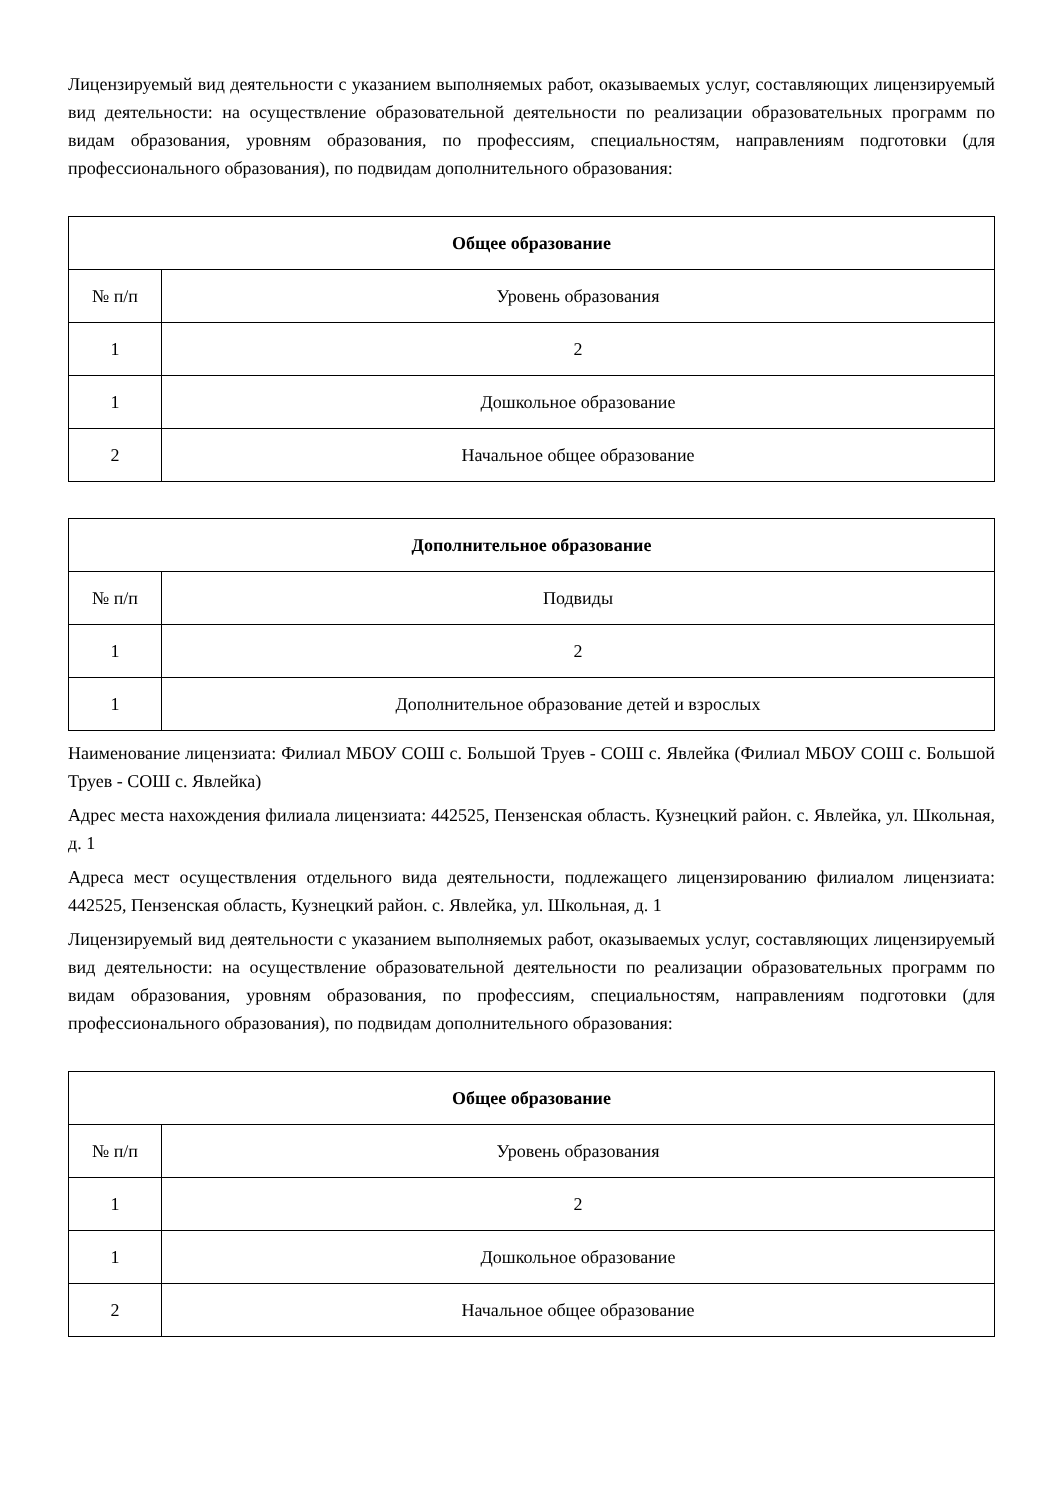Лицензируемый вид деятельности с указанием выполняемых работ, оказываемых услуг, составляющих лицензируемый вид деятельности: на осуществление образовательной деятельности по реализации образовательных программ по видам образования, уровням образования, по профессиям, специальностям, направлениям подготовки (для профессионального образования), по подвидам дополнительного образования:
| Общее образование | |
| --- | --- |
| № п/п | Уровень образования |
| 1 | 2 |
| 1 | Дошкольное образование |
| 2 | Начальное общее образование |
| Дополнительное образование | |
| --- | --- |
| № п/п | Подвиды |
| 1 | 2 |
| 1 | Дополнительное образование детей и взрослых |
Наименование лицензиата: Филиал МБОУ СОШ с. Большой Труев - СОШ с. Явлейка (Филиал МБОУ СОШ с. Большой Труев - СОШ с. Явлейка)
Адрес места нахождения филиала лицензиата: 442525, Пензенская область. Кузнецкий район. с. Явлейка, ул. Школьная, д. 1
Адреса мест осуществления отдельного вида деятельности, подлежащего лицензированию филиалом лицензиата: 442525, Пензенская область, Кузнецкий район. с. Явлейка, ул. Школьная, д. 1
Лицензируемый вид деятельности с указанием выполняемых работ, оказываемых услуг, составляющих лицензируемый вид деятельности: на осуществление образовательной деятельности по реализации образовательных программ по видам образования, уровням образования, по профессиям, специальностям, направлениям подготовки (для профессионального образования), по подвидам дополнительного образования:
| Общее образование | |
| --- | --- |
| № п/п | Уровень образования |
| 1 | 2 |
| 1 | Дошкольное образование |
| 2 | Начальное общее образование |